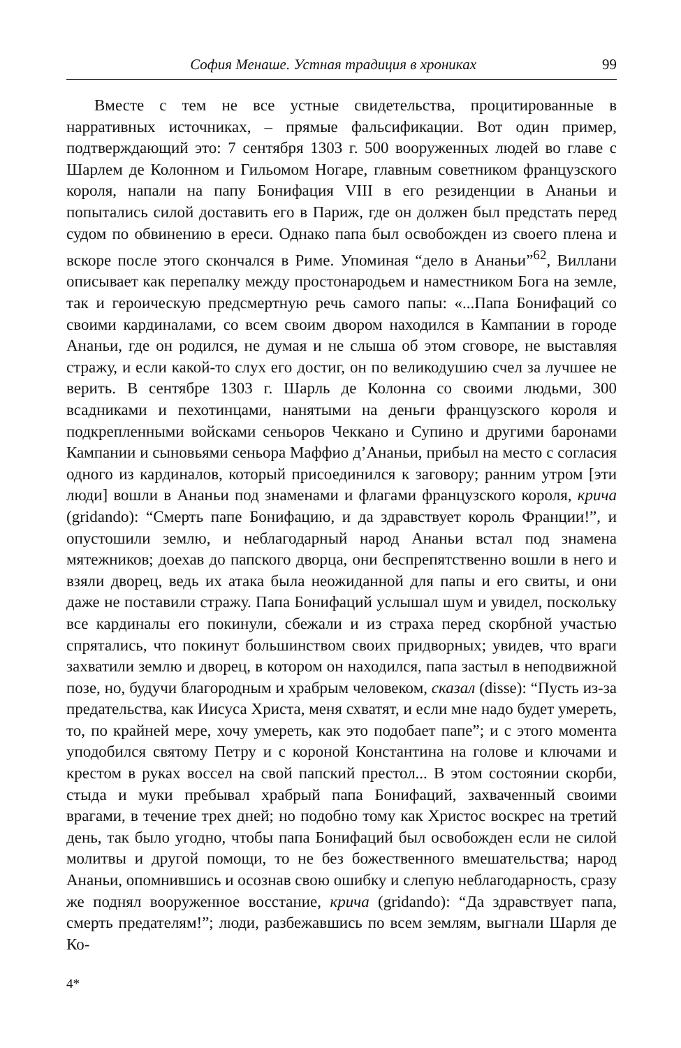София Менаше. Устная традиция в хрониках 99
Вместе с тем не все устные свидетельства, процитированные в нарративных источниках, – прямые фальсификации. Вот один пример, подтверждающий это: 7 сентября 1303 г. 500 вооруженных людей во главе с Шарлем де Колонном и Гильомом Ногаре, главным советником французского короля, напали на папу Бонифация VIII в его резиденции в Ананьи и попытались силой доставить его в Париж, где он должен был предстать перед судом по обвинению в ереси. Однако папа был освобожден из своего плена и вскоре после этого скончался в Риме. Упоминая “дело в Ананьи”<sup>62</sup>, Виллани описывает как перепалку между простонародьем и наместником Бога на земле, так и героическую предсмертную речь самого папы: «...Папа Бонифаций со своими кардиналами, со всем своим двором находился в Кампании в городе Ананьи, где он родился, не думая и не слыша об этом сговоре, не выставляя стражу, и если какой-то слух его достиг, он по великодушию счел за лучшее не верить. В сентябре 1303 г. Шарль де Колонна со своими людьми, 300 всадниками и пехотинцами, нанятыми на деньги французского короля и подкрепленными войсками сеньоров Чеккано и Супино и другими баронами Кампании и сыновьями сеньора Маффио д’Ананьи, прибыл на место с согласия одного из кардиналов, который присоединился к заговору; ранним утром [эти люди] вошли в Ананьи под знаменами и флагами французского короля, крича (gridando): “Смерть папе Бонифацию, и да здравствует король Франции!”, и опустошили землю, и неблагодарный народ Ананьи встал под знамена мятежников; доехав до папского дворца, они беспрепятственно вошли в него и взяли дворец, ведь их атака была неожиданной для папы и его свиты, и они даже не поставили стражу. Папа Бонифаций услышал шум и увидел, поскольку все кардиналы его покинули, сбежали и из страха перед скорбной участью спрятались, что покинут большинством своих придворных; увидев, что враги захватили землю и дворец, в котором он находился, папа застыл в неподвижной позе, но, будучи благородным и храбрым человеком, сказал (disse): “Пусть из-за предательства, как Иисуса Христа, меня схватят, и если мне надо будет умереть, то, по крайней мере, хочу умереть, как это подобает папе”; и с этого момента уподобился святому Петру и с короной Константина на голове и ключами и крестом в руках воссел на свой папский престол... В этом состоянии скорби, стыда и муки пребывал храбрый папа Бонифаций, захваченный своими врагами, в течение трех дней; но подобно тому как Христос воскрес на третий день, так было угодно, чтобы папа Бонифаций был освобожден если не силой молитвы и другой помощи, то не без божественного вмешательства; народ Ананьи, опомнившись и осознав свою ошибку и слепую неблагодарность, сразу же поднял вооруженное восстание, крича (gridando): “Да здравствует папа, смерть предателям!”; люди, разбежавшись по всем землям, выгнали Шарля де Ко-
4*